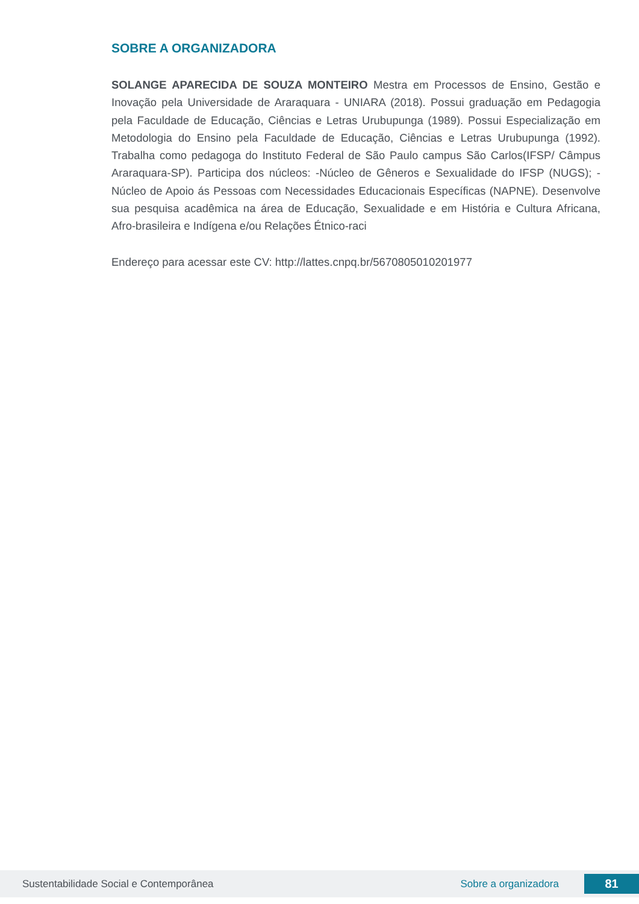SOBRE A ORGANIZADORA
SOLANGE APARECIDA DE SOUZA MONTEIRO Mestra em Processos de Ensino, Gestão e Inovação pela Universidade de Araraquara - UNIARA (2018). Possui graduação em Pedagogia pela Faculdade de Educação, Ciências e Letras Urubupunga (1989). Possui Especialização em Metodologia do Ensino pela Faculdade de Educação, Ciências e Letras Urubupunga (1992). Trabalha como pedagoga do Instituto Federal de São Paulo campus São Carlos(IFSP/ Câmpus Araraquara-SP). Participa dos núcleos: -Núcleo de Gêneros e Sexualidade do IFSP (NUGS); -Núcleo de Apoio ás Pessoas com Necessidades Educacionais Específicas (NAPNE). Desenvolve sua pesquisa acadêmica na área de Educação, Sexualidade e em História e Cultura Africana, Afro-brasileira e Indígena e/ou Relações Étnico-raci
Endereço para acessar este CV: http://lattes.cnpq.br/5670805010201977
Sustentabilidade Social e Contemporânea
Sobre a organizadora
81